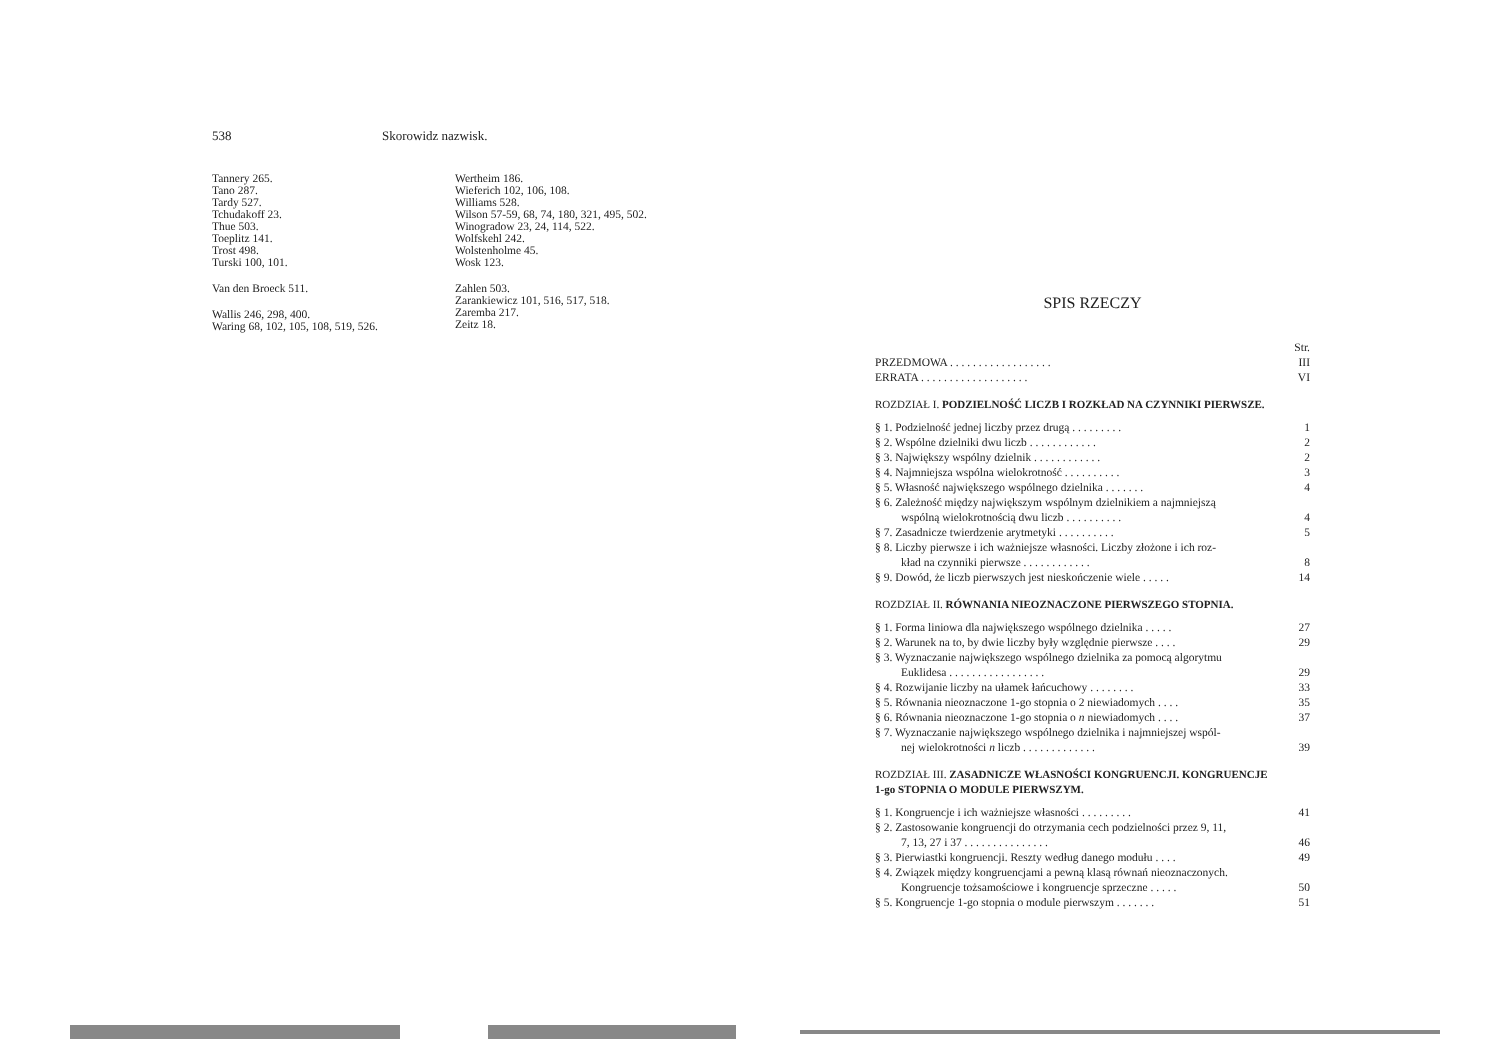538 Skorowidz nazwisk.
Tannery 265.
Tano 287.
Tardy 527.
Tchudakoff 23.
Thue 503.
Toeplitz 141.
Trost 498.
Turski 100, 101.
Van den Broeck 511.
Wallis 246, 298, 400.
Waring 68, 102, 105, 108, 519, 526.
Wertheim 186.
Wieferich 102, 106, 108.
Williams 528.
Wilson 57-59, 68, 74, 180, 321, 495, 502.
Winogradow 23, 24, 114, 522.
Wolfskehl 242.
Wolstenholme 45.
Wosk 123.
Zahlen 503.
Zarankiewicz 101, 516, 517, 518.
Zaremba 217.
Zeitz 18.
SPIS RZECZY
Str.
PRZEDMOWA . . . . . . . . . . . . . . . . . . III
ERRATA . . . . . . . . . . . . . . . . . . . VI
ROZDZIAŁ I. PODZIELNOŚĆ LICZB I ROZKŁAD NA CZYNNIKI PIERWSZE.
§ 1. Podzielność jednej liczby przez drugą . . . . . . . . . 1
§ 2. Wspólne dzielniki dwu liczb . . . . . . . . . . . . 2
§ 3. Największy wspólny dzielnik . . . . . . . . . . . . 2
§ 4. Najmniejsza wspólna wielokrotność . . . . . . . . . . 3
§ 5. Własność największego wspólnego dzielnika . . . . . . . 4
§ 6. Zależność między największym wspólnym dzielnikiem a najmniejszą
wspólną wielokrotnością dwu liczb . . . . . . . . . . 4
§ 7. Zasadnicze twierdzenie arytmetyki . . . . . . . . . . 5
§ 8. Liczby pierwsze i ich ważniejsze własności. Liczby złożone i ich roz-
kład na czynniki pierwsze . . . . . . . . . . . . 8
§ 9. Dowód, że liczb pierwszych jest nieskończenie wiele . . . . . 14
ROZDZIAŁ II. RÓWNANIA NIEOZNACZONE PIERWSZEGO STOPNIA.
§ 1. Forma liniowa dla największego wspólnego dzielnika . . . . . 27
§ 2. Warunek na to, by dwie liczby były względnie pierwsze . . . . 29
§ 3. Wyznaczanie największego wspólnego dzielnika za pomocą algorytmu
Euklidesa . . . . . . . . . . . . . . . . . 29
§ 4. Rozwijanie liczby na ułamek łańcuchowy . . . . . . . . 33
§ 5. Równania nieoznaczone 1-go stopnia o 2 niewiadomych . . . . 35
§ 6. Równania nieoznaczone 1-go stopnia o n niewiadomych . . . . 37
§ 7. Wyznaczanie największego wspólnego dzielnika i najmniejszej wspól-
nej wielokrotności n liczb . . . . . . . . . . . . . 39
ROZDZIAŁ III. ZASADNICZE WŁASNOŚCI KONGRUENCJI. KONGRUENCJE
1-go STOPNIA O MODULE PIERWSZYM.
§ 1. Kongruencje i ich ważniejsze własności . . . . . . . . . 41
§ 2. Zastosowanie kongruencji do otrzymania cech podzielności przez 9, 11,
7, 13, 27 i 37 . . . . . . . . . . . . . . . 46
§ 3. Pierwiastki kongruencji. Reszty według danego modułu . . . . 49
§ 4. Związek między kongruencjami a pewną klasą równań nieoznaczonych.
Kongruencje tożsamościowe i kongruencje sprzeczne . . . . . 50
§ 5. Kongruencje 1-go stopnia o module pierwszym . . . . . . . 51